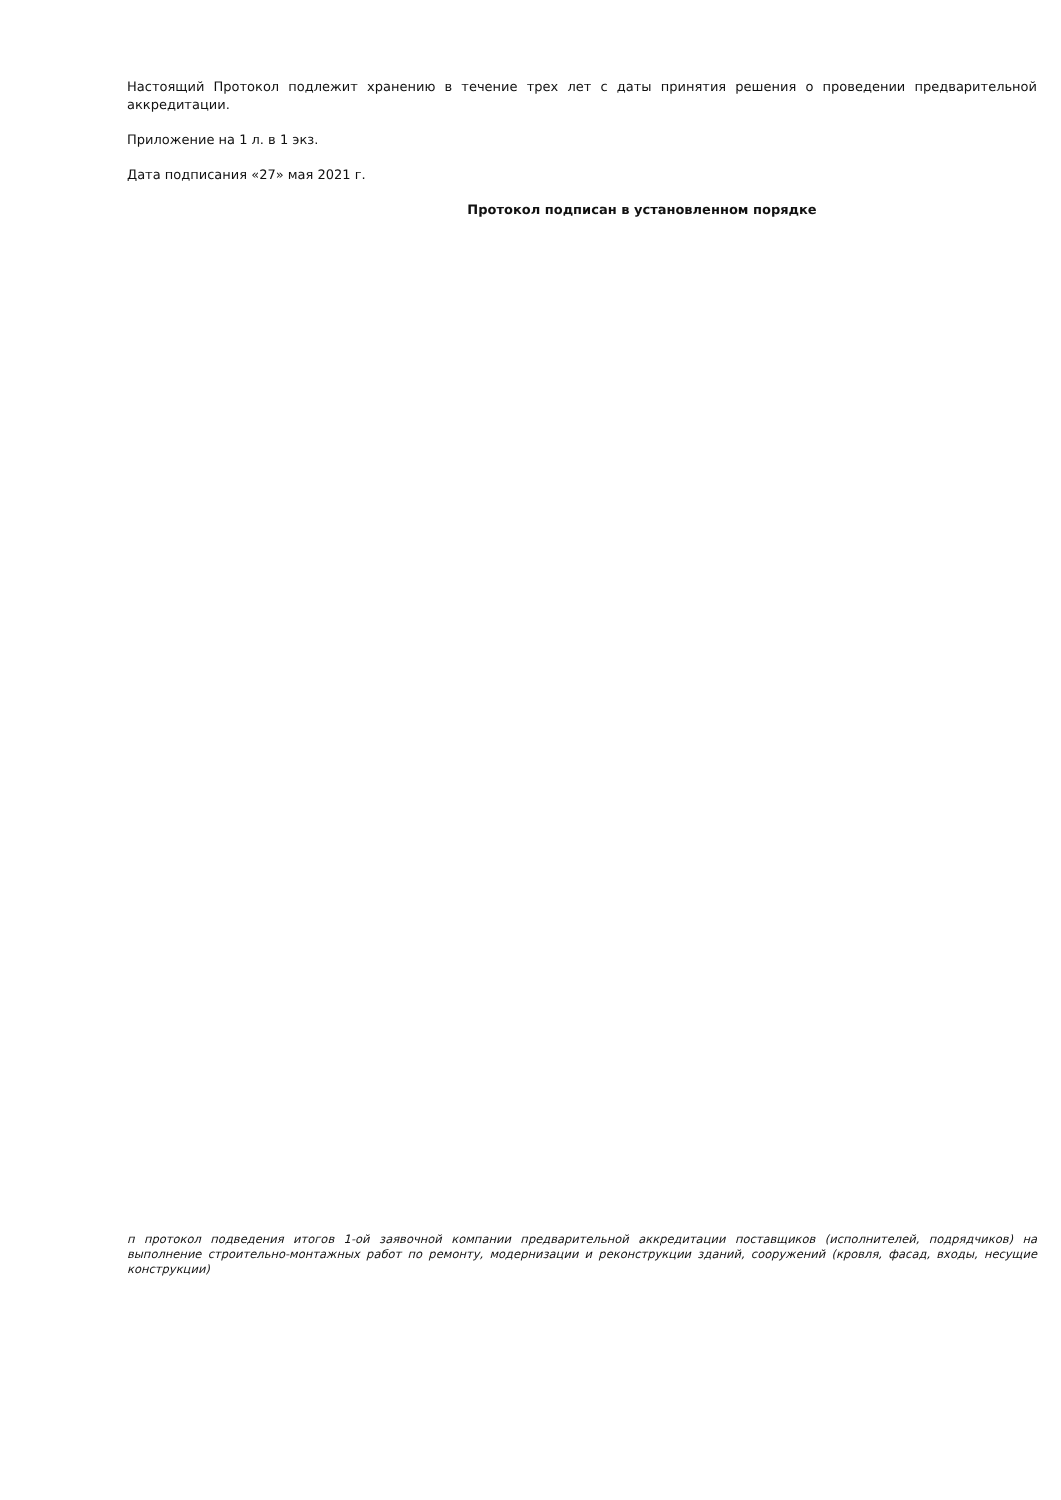Настоящий Протокол подлежит хранению в течение трех лет с даты принятия решения о проведении предварительной аккредитации.
Приложение на 1 л. в 1 экз.
Дата подписания «27» мая 2021 г.
Протокол подписан в установленном порядке
п протокол подведения итогов 1-ой заявочной компании предварительной аккредитации поставщиков (исполнителей, подрядчиков) на выполнение строительно-монтажных работ по ремонту, модернизации и реконструкции зданий, сооружений (кровля, фасад, входы, несущие конструкции)